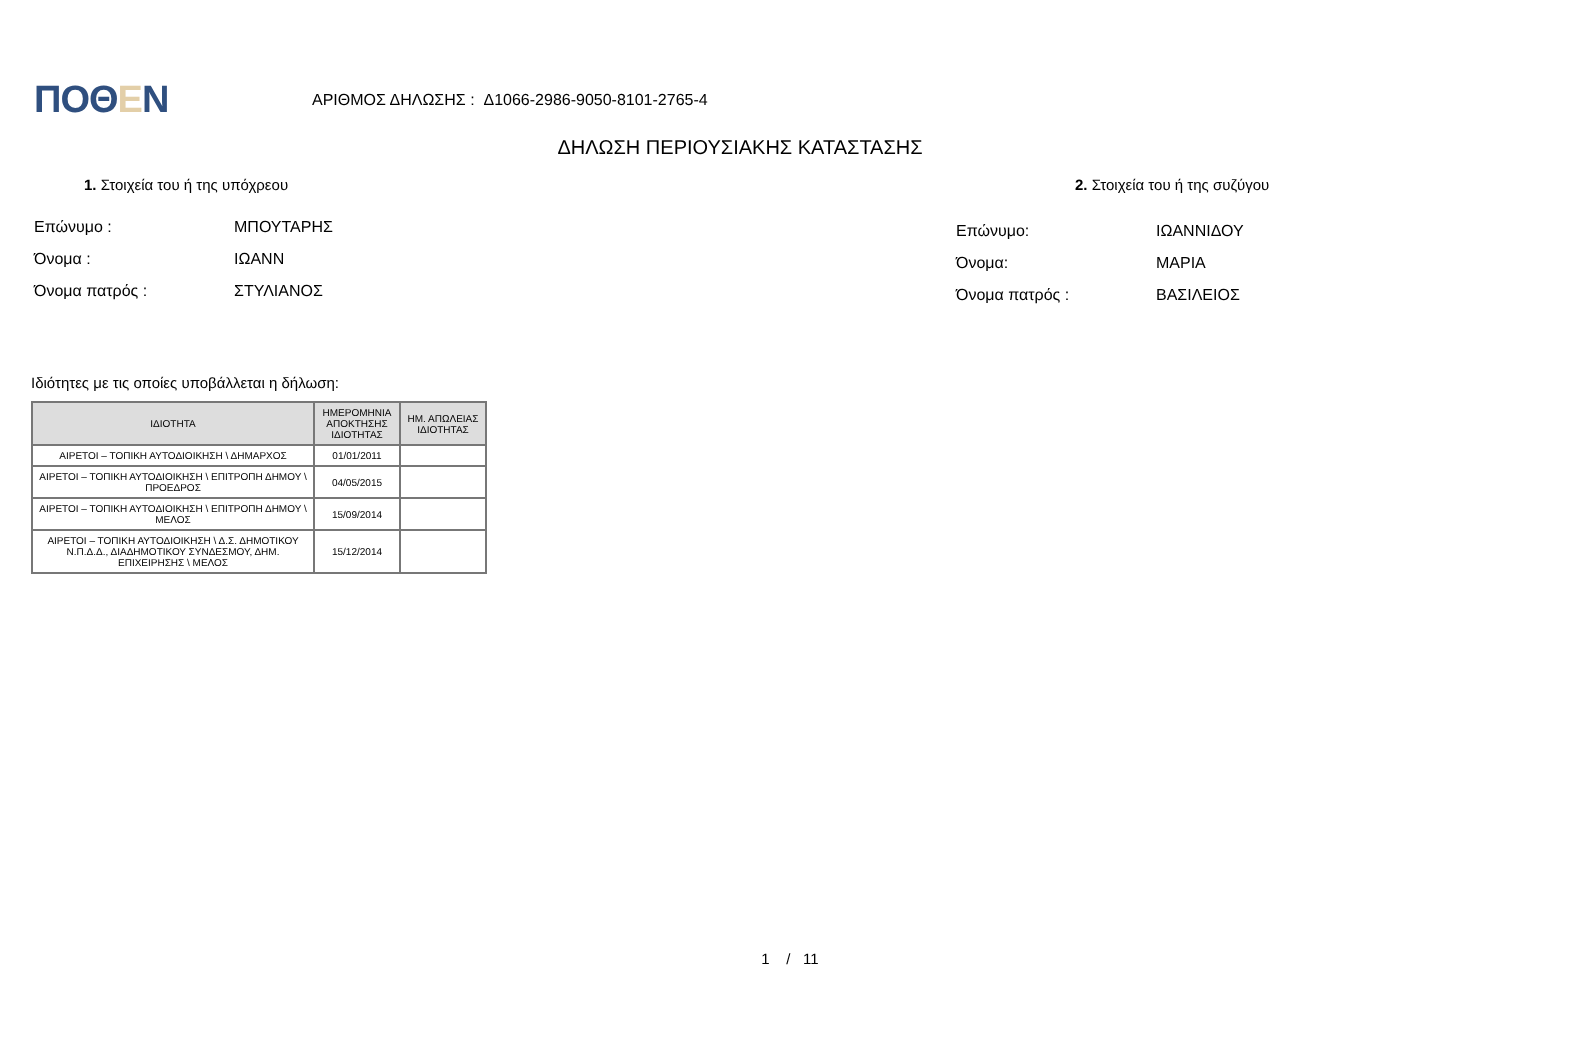ΠΟΘΕΝ
ΑΡΙΘΜΟΣ ΔΗΛΩΣΗΣ : Δ1066-2986-9050-8101-2765-4
ΔΗΛΩΣΗ ΠΕΡΙΟΥΣΙΑΚΗΣ ΚΑΤΑΣΤΑΣΗΣ
1. Στοιχεία του ή της υπόχρεου 2. Στοιχεία του ή της συζύγου
Επώνυμο : ΜΠΟΥΤΑΡΗΣ
Όνομα : ΙΩΑΝΝ
Όνομα πατρός : ΣΤΥΛΙΑΝΟΣ
Επώνυμο: ΙΩΑΝΝΙΔΟΥ
Όνομα: ΜΑΡΙΑ
Όνομα πατρός : ΒΑΣΙΛΕΙΟΣ
Ιδιότητες με τις οποίες υποβάλλεται η δήλωση:
| ΙΔΙΟΤΗΤΑ | ΗΜΕΡΟΜΗΝΙΑ ΑΠΟΚΤΗΣΗΣ ΙΔΙΟΤΗΤΑΣ | ΗΜ. ΑΠΩΛΕΙΑΣ ΙΔΙΟΤΗΤΑΣ |
| --- | --- | --- |
| ΑΙΡΕΤΟΙ – ΤΟΠΙΚΗ ΑΥΤΟΔΙΟΙΚΗΣΗ \ ΔΗΜΑΡΧΟΣ | 01/01/2011 | |
| ΑΙΡΕΤΟΙ – ΤΟΠΙΚΗ ΑΥΤΟΔΙΟΙΚΗΣΗ \ ΕΠΙΤΡΟΠΗ ΔΗΜΟΥ \ ΠΡΟΕΔΡΟΣ | 04/05/2015 | |
| ΑΙΡΕΤΟΙ – ΤΟΠΙΚΗ ΑΥΤΟΔΙΟΙΚΗΣΗ \ ΕΠΙΤΡΟΠΗ ΔΗΜΟΥ \ ΜΕΛΟΣ | 15/09/2014 | |
| ΑΙΡΕΤΟΙ – ΤΟΠΙΚΗ ΑΥΤΟΔΙΟΙΚΗΣΗ \ Δ.Σ. ΔΗΜΟΤΙΚΟΥ Ν.Π.Δ.Δ., ΔΙΑΔΗΜΟΤΙΚΟΥ ΣΥΝΔΕΣΜΟΥ, ΔΗΜ. ΕΠΙΧΕΙΡΗΣΗΣ \ ΜΕΛΟΣ | 15/12/2014 | |
1 / 11